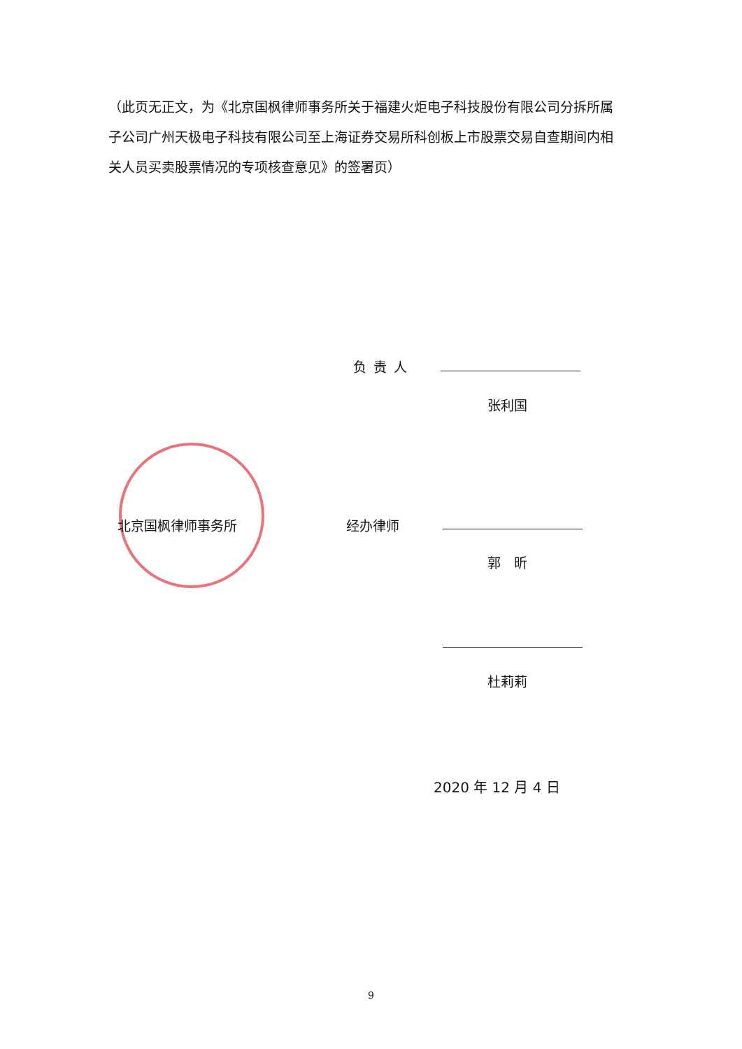（此页无正文，为《北京国枫律师事务所关于福建火炬电子科技股份有限公司分拆所属子公司广州天极电子科技有限公司至上海证券交易所科创板上市股票交易自查期间内相关人员买卖股票情况的专项核查意见》的签署页）
负责人
张利国
北京国枫律师事务所 经办律师
郭　昕
杜莉莉
2020 年 12 月 4 日
9